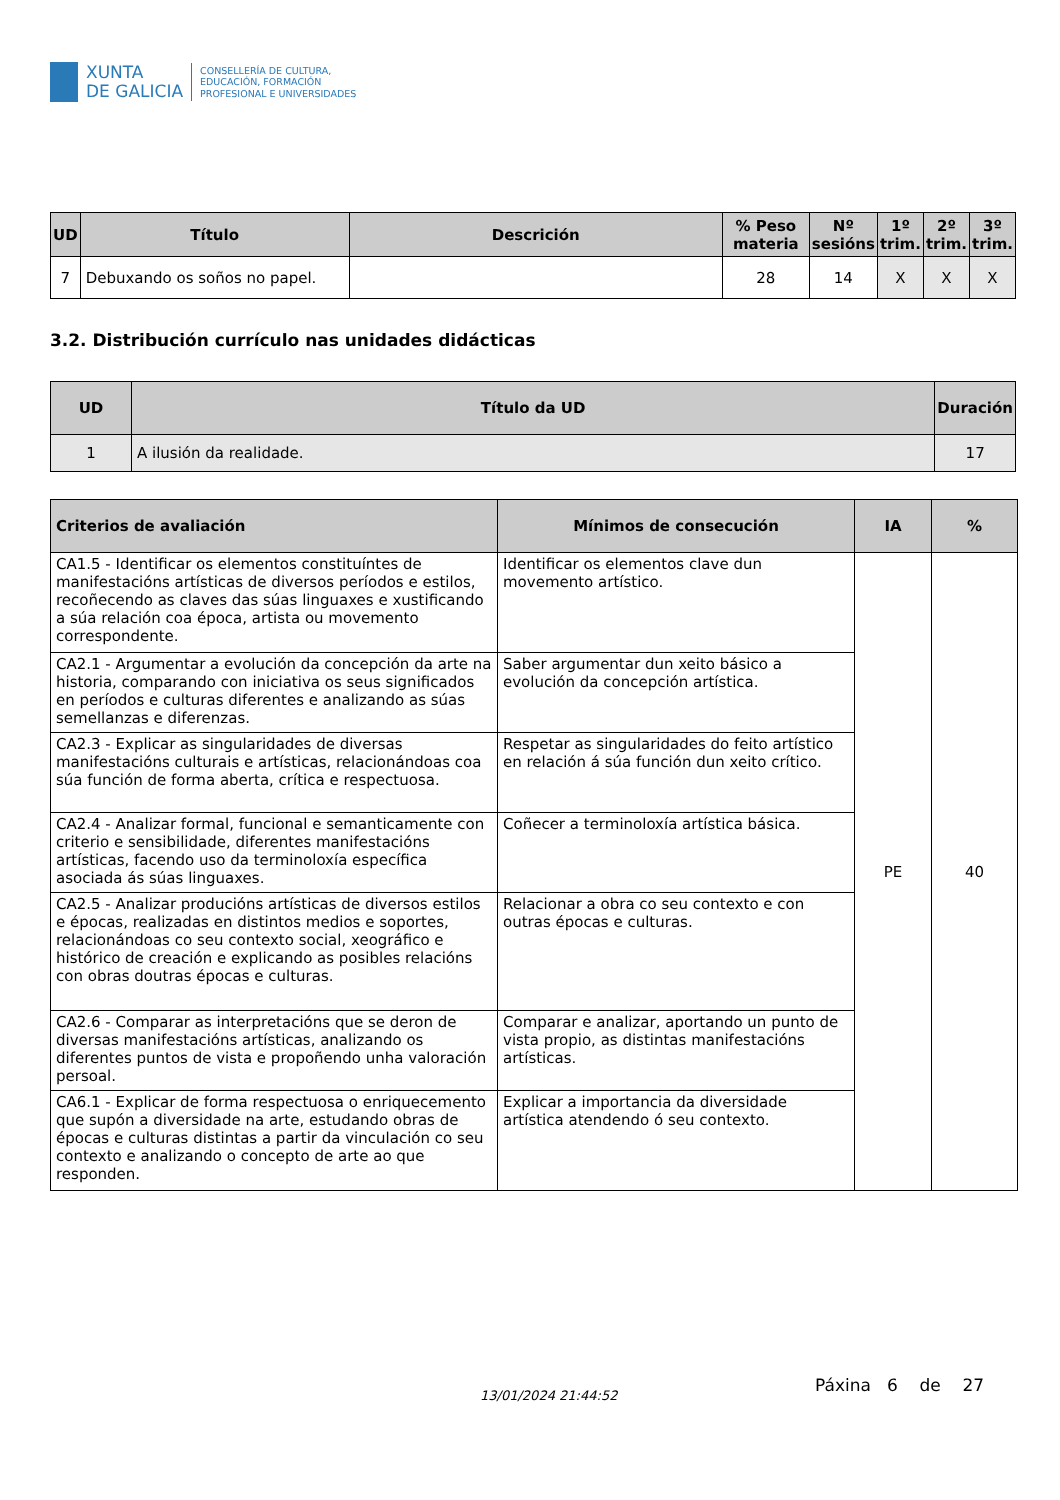XUNTA
DE GALICIA
CONSELLERÍA DE CULTURA,
EDUCACIÓN, FORMACIÓN
PROFESIONAL E UNIVERSIDADES
| UD | Título | Descrición | % Peso materia | Nº sesións | 1º trim. | 2º trim. | 3º trim. |
| --- | --- | --- | --- | --- | --- | --- | --- |
| 7 | Debuxando os soños no papel. | | 28 | 14 | X | X | X |
3.2. Distribución currículo nas unidades didácticas
| UD | Título da UD | Duración |
| --- | --- | --- |
| 1 | A ilusión da realidade. | 17 |
| Criterios de avaliación | Mínimos de consecución | IA | % |
| --- | --- | --- | --- |
| CA1.5 - Identificar os elementos constituíntes de manifestacións artísticas de diversos períodos e estilos, recoñecendo as claves das súas linguaxes e xustificando a súa relación coa época, artista ou movemento correspondente. | Identificar os elementos clave dun movemento artístico. | PE | 40 |
| CA2.1 - Argumentar a evolución da concepción da arte na historia, comparando con iniciativa os seus significados en períodos e culturas diferentes e analizando as súas semellanzas e diferenzas. | Saber argumentar dun xeito básico a evolución da concepción artística. | | |
| CA2.3 - Explicar as singularidades de diversas manifestacións culturais e artísticas, relacionándoas coa súa función de forma aberta, crítica e respectuosa. | Respetar as singularidades do feito artístico en relación á súa función dun xeito crítico. | | |
| CA2.4 - Analizar formal, funcional e semanticamente con criterio e sensibilidade, diferentes manifestacións artísticas, facendo uso da terminoloxía específica asociada ás súas linguaxes. | Coñecer a terminoloxía artística básica. | | |
| CA2.5 - Analizar producións artísticas de diversos estilos e épocas, realizadas en distintos medios e soportes, relacionándoas co seu contexto social, xeográfico e histórico de creación e explicando as posibles relacións con obras doutras épocas e culturas. | Relacionar a obra co seu contexto e con outras épocas e culturas. | | |
| CA2.6 - Comparar as interpretacións que se deron de diversas manifestacións artísticas, analizando os diferentes puntos de vista e propoñendo unha valoración persoal. | Comparar e analizar, aportando un punto de vista propio, as distintas manifestacións artísticas. | | |
| CA6.1 - Explicar de forma respectuosa o enriquecemento que supón a diversidade na arte, estudando obras de épocas e culturas distintas a partir da vinculación co seu contexto e analizando o concepto de arte ao que responden. | Explicar a importancia da diversidade artística atendendo ó seu contexto. | | |
13/01/2024 21:44:52
Páxina 6 de 27